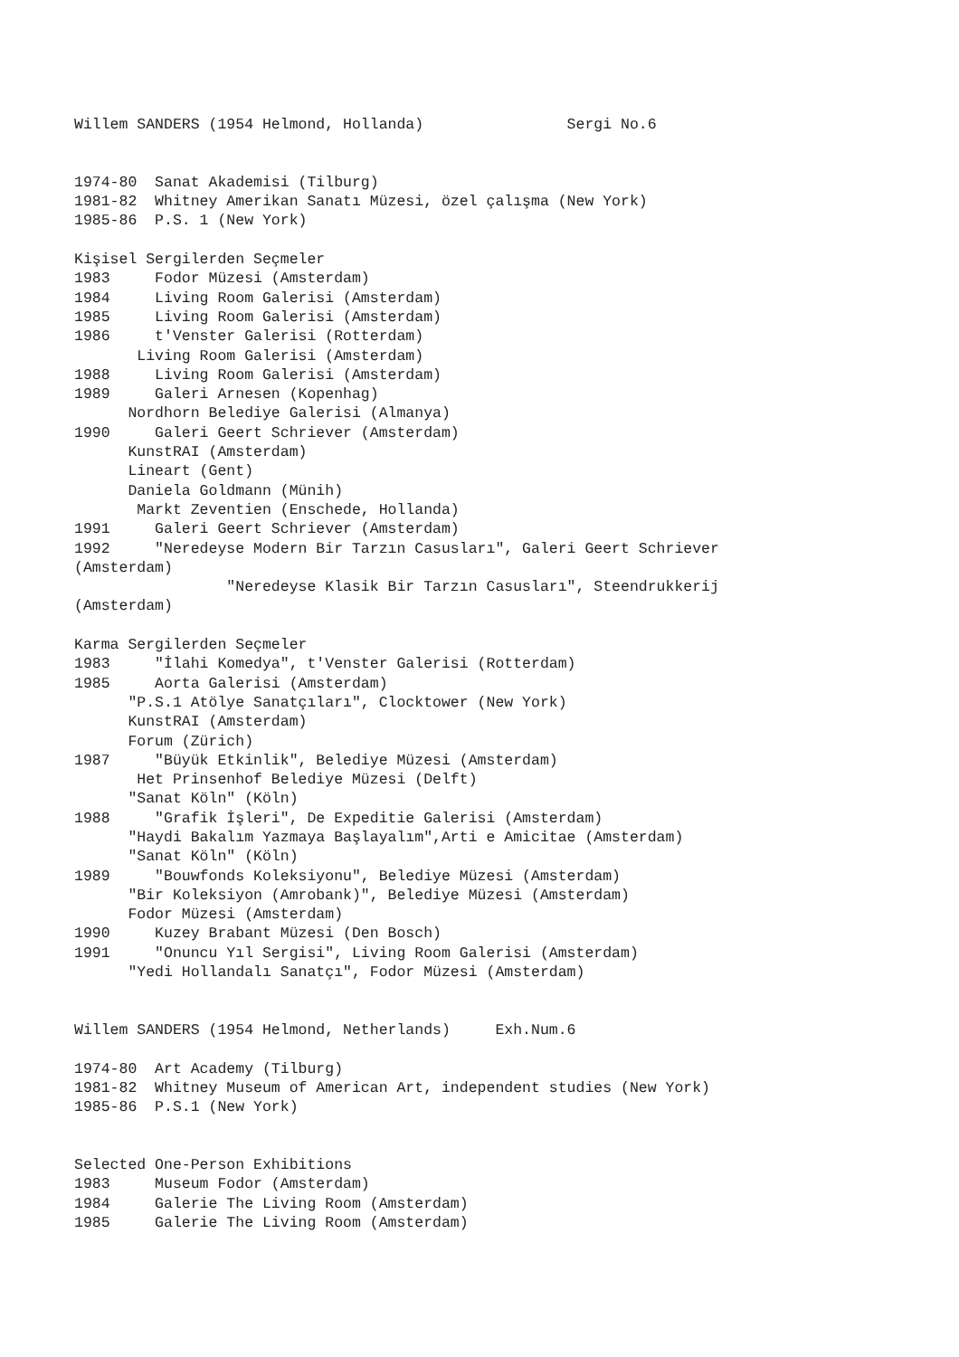Willem SANDERS (1954 Helmond, Hollanda)                Sergi No.6


1974-80  Sanat Akademisi (Tilburg)
1981-82  Whitney Amerikan Sanatı Müzesi, özel çalışma (New York)
1985-86  P.S. 1 (New York)

Kişisel Sergilerden Seçmeler
1983     Fodor Müzesi (Amsterdam)
1984     Living Room Galerisi (Amsterdam)
1985     Living Room Galerisi (Amsterdam)
1986     t'Venster Galerisi (Rotterdam)
       Living Room Galerisi (Amsterdam)
1988     Living Room Galerisi (Amsterdam)
1989     Galeri Arnesen (Kopenhag)
      Nordhorn Belediye Galerisi (Almanya)
1990     Galeri Geert Schriever (Amsterdam)
      KunstRAI (Amsterdam)
      Lineart (Gent)
      Daniela Goldmann (Münih)
       Markt Zeventien (Enschede, Hollanda)
1991     Galeri Geert Schriever (Amsterdam)
1992     "Neredeyse Modern Bir Tarzın Casusları", Galeri Geert Schriever
(Amsterdam)
                 "Neredeyse Klasik Bir Tarzın Casusları", Steendrukkerij
(Amsterdam)

Karma Sergilerden Seçmeler
1983     "İlahi Komedya", t'Venster Galerisi (Rotterdam)
1985     Aorta Galerisi (Amsterdam)
      "P.S.1 Atölye Sanatçıları", Clocktower (New York)
      KunstRAI (Amsterdam)
      Forum (Zürich)
1987     "Büyük Etkinlik", Belediye Müzesi (Amsterdam)
       Het Prinsenhof Belediye Müzesi (Delft)
      "Sanat Köln" (Köln)
1988     "Grafik İşleri", De Expeditie Galerisi (Amsterdam)
      "Haydi Bakalım Yazmaya Başlayalım",Arti e Amicitae (Amsterdam)
      "Sanat Köln" (Köln)
1989     "Bouwfonds Koleksiyonu", Belediye Müzesi (Amsterdam)
      "Bir Koleksiyon (Amrobank)", Belediye Müzesi (Amsterdam)
      Fodor Müzesi (Amsterdam)
1990     Kuzey Brabant Müzesi (Den Bosch)
1991     "Onuncu Yıl Sergisi", Living Room Galerisi (Amsterdam)
      "Yedi Hollandalı Sanatçı", Fodor Müzesi (Amsterdam)


Willem SANDERS (1954 Helmond, Netherlands)     Exh.Num.6

1974-80  Art Academy (Tilburg)
1981-82  Whitney Museum of American Art, independent studies (New York)
1985-86  P.S.1 (New York)


Selected One-Person Exhibitions
1983     Museum Fodor (Amsterdam)
1984     Galerie The Living Room (Amsterdam)
1985     Galerie The Living Room (Amsterdam)